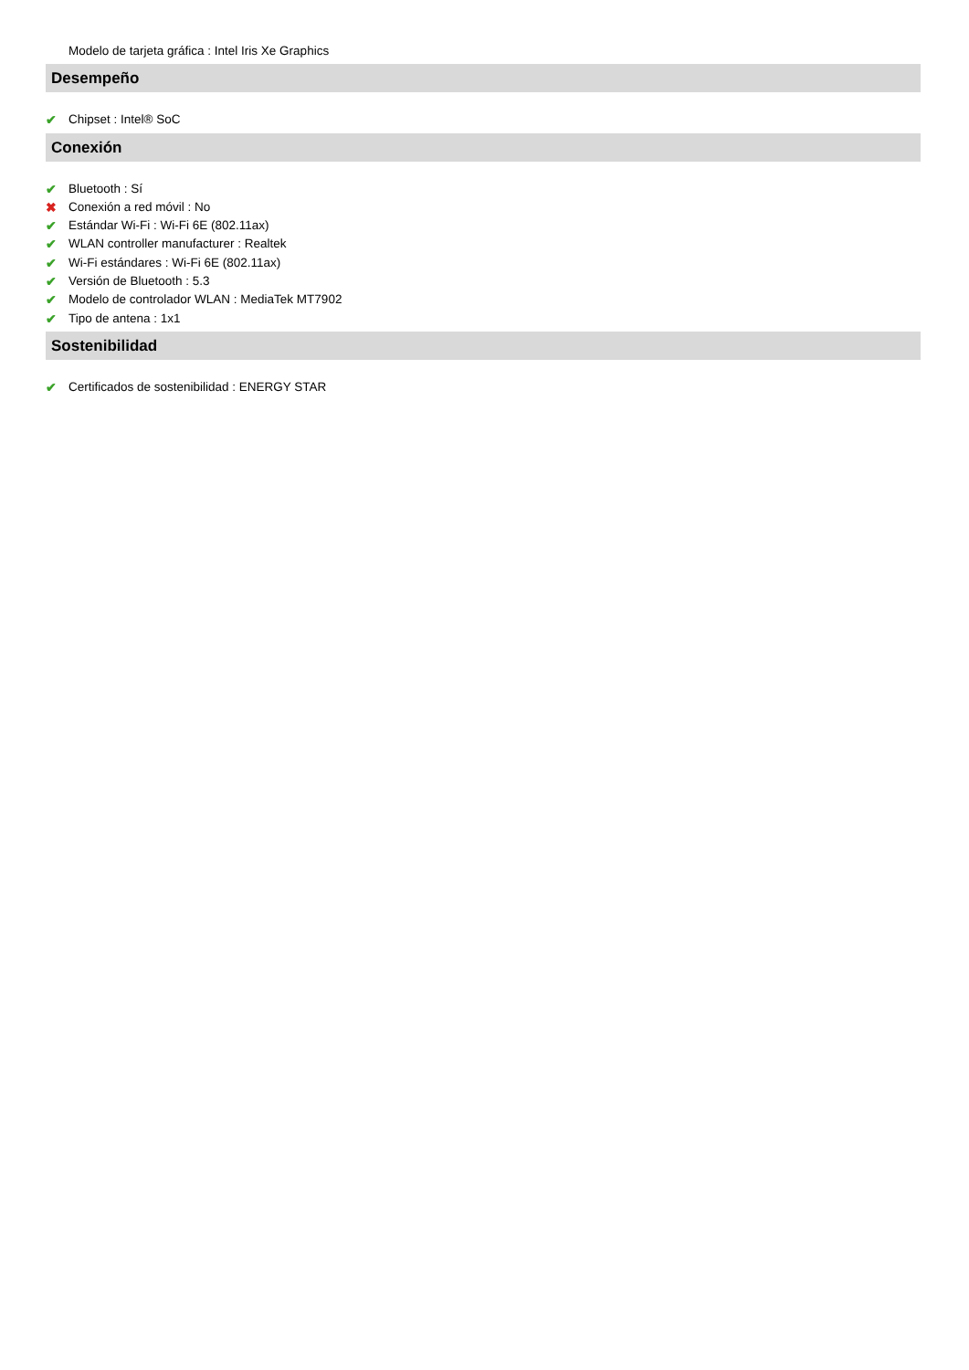Modelo de tarjeta gráfica : Intel Iris Xe Graphics
Desempeño
✔ Chipset : Intel® SoC
Conexión
✔ Bluetooth : Sí
✖ Conexión a red móvil : No
✔ Estándar Wi-Fi : Wi-Fi 6E (802.11ax)
✔ WLAN controller manufacturer : Realtek
✔ Wi-Fi estándares : Wi-Fi 6E (802.11ax)
✔ Versión de Bluetooth : 5.3
✔ Modelo de controlador WLAN : MediaTek MT7902
✔ Tipo de antena : 1x1
Sostenibilidad
✔ Certificados de sostenibilidad : ENERGY STAR